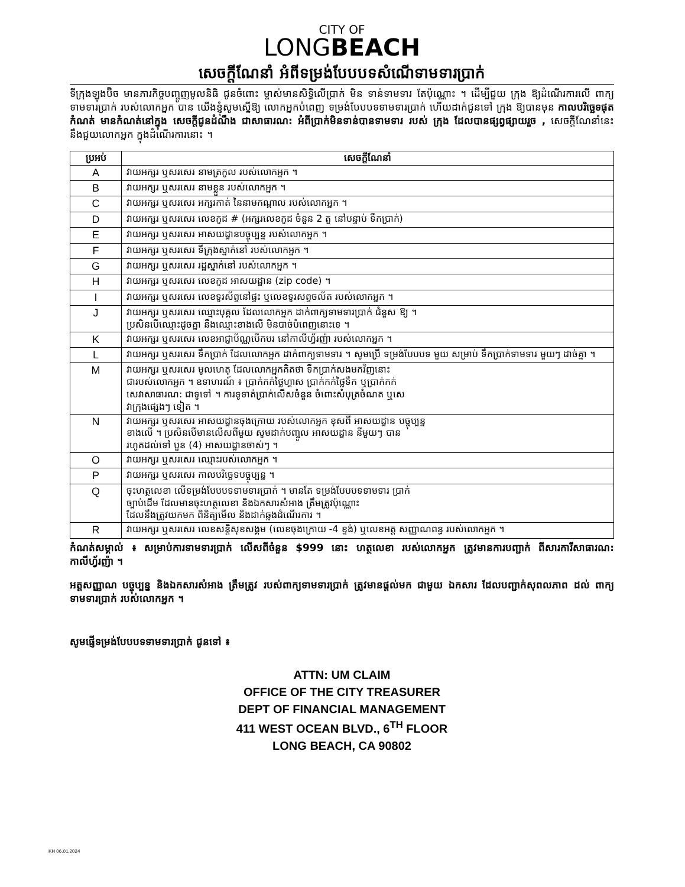CITY OF
LONGBEACH
សេចក្តីណែនាំ អំពីទម្រង់បែបបទសំណើទាមទារប្រាក់
ទីក្រុងឡុងប៊ិច មានភារកិច្ចបញ្ចូញមូលនិធិ ជូនចំពោះ ម្ចាស់មានសិទ្ធិលើប្រាក់ មិន ទាន់ទាមទារ តែប៉ុណ្ណោះ ។ ដើម្បីជួយ ក្រុង ឱ្យដំណើរការលើ ពាក្យទាមទារប្រាក់ របស់លោកអ្នក បាន យើងខ្ញុំសូមស្នើឱ្យ លោកអ្នកបំពេញ ទម្រង់បែបបទទាមទារប្រាក់ ហើយដាក់ជូនទៅ ក្រុង ឱ្យបានមុន កាលបរិច្ឆេទផុតកំណត់ មានកំណត់នៅក្នុង សេចក្តីជូនដំណឹង ជាសាធារណ: អំពីប្រាក់មិនទាន់បានទាមទារ របស់ ក្រុង ដែលបានផ្សព្វផ្សាយរួច , សេចក្តីណែនាំនេះ នឹងជួយលោកអ្នក ក្នុងដំណើរការនោះ ។
| ប្រអប់ | សេចក្តីណែនាំ |
| --- | --- |
| A | វាយអក្សរ ឬសរសេរ នាមត្រកូល របស់លោកអ្នក ។ |
| B | វាយអក្សរ ឬសរសេរ នាមខ្លួន របស់លោកអ្នក ។ |
| C | វាយអក្សរ ឬសរសេរ អក្សរកាត់ នៃនាមកណ្តាល របស់លោកអ្នក ។ |
| D | វាយអក្សរ ឬសរសេរ លេខកូដ # (អក្សរលេខកូដ ចំនួន 2 តួ នៅបន្ទាប់ ទឹកប្រាក់) |
| E | វាយអក្សរ ឬសរសេរ អាសយដ្ឋានបច្ចុប្បន្ន របស់លោកអ្នក ។ |
| F | វាយអក្សរ ឬសរសេរ ទីក្រុងស្នាក់នៅ របស់លោកអ្នក ។ |
| G | វាយអក្សរ ឬសរសេរ រដ្ឋស្នាក់នៅ របស់លោកអ្នក ។ |
| H | វាយអក្សរ ឬសរសេរ លេខកូដ អាសយដ្ឋាន (zip code) ។ |
| I | វាយអក្សរ ឬសរសេរ លេខទូរស័ព្ទនៅផ្ទះ ឬលេខទូរសព្ទចល័ត របស់លោកអ្នក ។ |
| J | វាយអក្សរ ឬសរសេរ ឈ្មោះបុគ្គល ដែលលោកអ្នក ដាក់ពាក្យទាមទារប្រាក់ ជំនួស ឱ្យ ។ ប្រសិនបើឈ្មោះដូចគ្នា នឹងឈ្មោះខាងលើ មិនបាច់បំពេញនោះទេ ។ |
| K | វាយអក្សរ ឬសរសេរ លេខអាជ្ញាប័ណ្ណបើកបរ នៅកាលីហ្វ័រញ៉ា របស់លោកអ្នក ។ |
| L | វាយអក្សរ ឬសរសេរ ទឹកប្រាក់ ដែលលោកអ្នក ដាក់ពាក្យទាមទារ ។ សូមប្រើ ទម្រង់បែបបទ មួយ សម្រាប់ ទឹកប្រាក់ទាមទារ មួយៗ ដាច់គ្នា ។ |
| M | វាយអក្សរ ឬសរសេរ មូលហេតុ ដែលលោកអ្នកគិតថា ទឹកប្រាក់សងមកវិញនោះ ជារបស់លោកអ្នក ។ ឧទាហរណ៍ ៖ ប្រាក់កក់ថ្លៃហ្គាស ប្រាក់កក់ថ្លៃទឹក ឬប្រាក់កក់ សេវាសាធារណ: ជាទូទៅ ។ ការទូទាត់ប្រាក់លើសចំនួន ចំពោះសំបុត្រចំណត ឬសេ វាក្រុងផ្សេងៗ ទៀត ។ |
| N | វាយអក្សរ ឬសរសេរ អាសយដ្ឋានចុងក្រោយ របស់លោកអ្នក ខុសពី អាសយដ្ឋាន បច្ចុប្បន្ន ខាងលើ ។ ប្រសិនបើមានលើសពីមួយ សូមដាក់បញ្ចូល អាសយដ្ឋាន នីមួយៗ បាន រហូតដល់ទៅ បួន (4) អាសយដ្ឋានចាស់ៗ ។ |
| O | វាយអក្សរ ឬសរសេរ ឈ្មោះរបស់លោកអ្នក ។ |
| P | វាយអក្សរ ឬសរសេរ កាលបរិច្ឆេទបច្ចុប្បន្ន ។ |
| Q | ចុះហត្ថលេខា លើទម្រង់បែបបទទាមទារប្រាក់ ។ មានតែ ទម្រង់បែបបទទាមទារ ប្រាក់ ច្បាប់ដើម ដែលមានចុះហត្ថលេខា និងឯកសារសំអាង ត្រឹមត្រូវប៉ុណ្ណោះ ដែលនឹងត្រូវយកមក ពិនិត្យមើល និងដាក់ឆ្លងដំណើរការ ។ |
| R | វាយអក្សរ ឬសរសេរ លេខសន្តិសុខសង្គម (លេខចុងក្រោយ -4 ខ្ទង់) ឬលេខអត្ត សញ្ញាណពន្ធ របស់លោកអ្នក ។ |
កំណត់សម្គាល់ ៖ សម្រាប់ការទាមទារប្រាក់ លើសពីចំនួន $999 នោះ ហត្ថលេខា របស់លោកអ្នក ត្រូវមានការបញ្ជាក់ ពីសារការីសាធារណ: កាលីហ្វ័រញ៉ា ។
អត្តសញ្ញាណ បច្ចុប្បន្ន និងឯកសារសំអាង ត្រឹមត្រូវ របស់ពាក្យទាមទារប្រាក់ ត្រូវមានផ្តល់មក ជាមួយ ឯកសារ ដែលបញ្ជាក់សុពលភាព ដល់ ពាក្យទាមទារប្រាក់ របស់លោកអ្នក ។
សូមផ្ញើទម្រង់បែបបទទាមទារប្រាក់ ជូនទៅ ៖
ATTN: UM CLAIM
OFFICE OF THE CITY TREASURER
DEPT OF FINANCIAL MANAGEMENT
411 WEST OCEAN BLVD., 6<sup>TH</sup> FLOOR
LONG BEACH, CA 90802
KH 06.01.2024